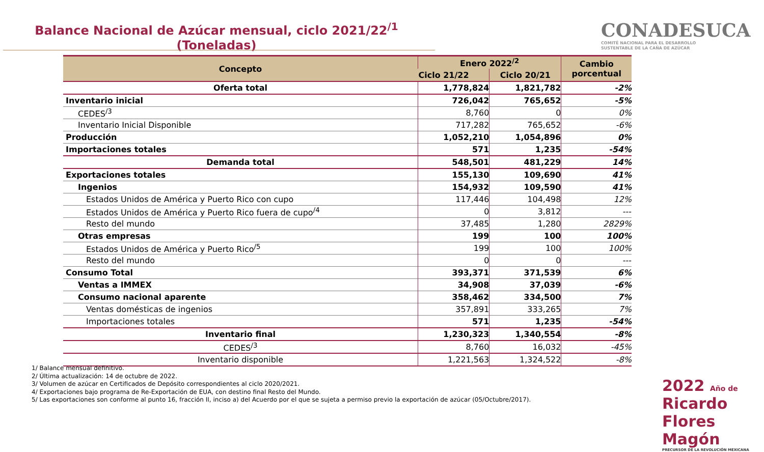Balance Nacional de Azúcar mensual, ciclo 2021/22<sup>/1</sup>
(Toneladas)
CONADESUCA
COMITÉ NACIONAL PARA EL DESARROLLO
SUSTENTABLE DE LA CAÑA DE AZÚCAR
| Concepto | Enero 2022<sup>/2</sup> | | Cambio porcentual |
| --- | --- | --- | --- |
| | Ciclo 21/22 | Ciclo 20/21 | |
| Oferta total | 1,778,824 | 1,821,782 | -2% |
| Inventario inicial | 726,042 | 765,652 | -5% |
| CEDES<sup>/3</sup> | 8,760 | 0 | 0% |
| Inventario Inicial Disponible | 717,282 | 765,652 | -6% |
| Producción | 1,052,210 | 1,054,896 | 0% |
| Importaciones totales | 571 | 1,235 | -54% |
| Demanda total | 548,501 | 481,229 | 14% |
| Exportaciones totales | 155,130 | 109,690 | 41% |
| Ingenios | 154,932 | 109,590 | 41% |
| Estados Unidos de América y Puerto Rico con cupo | 117,446 | 104,498 | 12% |
| Estados Unidos de América y Puerto Rico fuera de cupo<sup>/4</sup> | 0 | 3,812 | --- |
| Resto del mundo | 37,485 | 1,280 | 2829% |
| Otras empresas | 199 | 100 | 100% |
| Estados Unidos de América y Puerto Rico<sup>/5</sup> | 199 | 100 | 100% |
| Resto del mundo | 0 | 0 | --- |
| Consumo Total | 393,371 | 371,539 | 6% |
| Ventas a IMMEX | 34,908 | 37,039 | -6% |
| Consumo nacional aparente | 358,462 | 334,500 | 7% |
| Ventas domésticas de ingenios | 357,891 | 333,265 | 7% |
| Importaciones totales | 571 | 1,235 | -54% |
| Inventario final | 1,230,323 | 1,340,554 | -8% |
| CEDES<sup>/3</sup> | 8,760 | 16,032 | -45% |
| Inventario disponible | 1,221,563 | 1,324,522 | -8% |
1/ Balance mensual definitivo.
2/ Última actualización: 14 de octubre de 2022.
3/ Volumen de azúcar en Certificados de Depósito correspondientes al ciclo 2020/2021.
4/ Exportaciones bajo programa de Re-Exportación de EUA, con destino final Resto del Mundo.
5/ Las exportaciones son conforme al punto 16, fracción II, inciso a) del Acuerdo por el que se sujeta a permiso previo la exportación de azúcar (05/Octubre/2017).
2022 Año de Ricardo Flores Magón
PRECURSOR DE LA REVOLUCIÓN MEXICANA